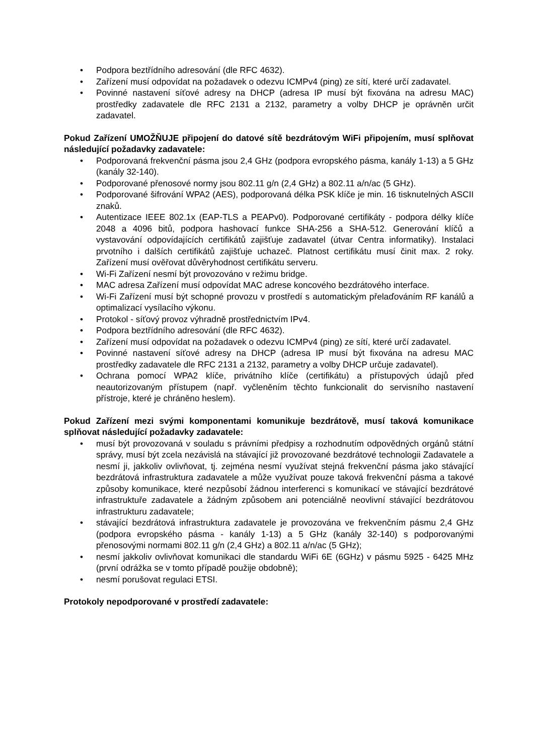• Podpora beztřídního adresování (dle RFC 4632).
• Zařízení musí odpovídat na požadavek o odezvu ICMPv4 (ping) ze sítí, které určí zadavatel.
• Povinné nastavení síťové adresy na DHCP (adresa IP musí být fixována na adresu MAC) prostředky zadavatele dle RFC 2131 a 2132, parametry a volby DHCP je oprávněn určit zadavatel.
Pokud Zařízení UMOŽŇUJE připojení do datové sítě bezdrátovým WiFi připojením, musí splňovat následující požadavky zadavatele:
• Podporovaná frekvenční pásma jsou 2,4 GHz (podpora evropského pásma, kanály 1-13) a 5 GHz (kanály 32-140).
• Podporované přenosové normy jsou 802.11 g/n (2,4 GHz) a 802.11 a/n/ac (5 GHz).
• Podporované šifrování WPA2 (AES), podporovaná délka PSK klíče je min. 16 tisknutelných ASCII znaků.
• Autentizace IEEE 802.1x (EAP-TLS a PEAPv0). Podporované certifikáty - podpora délky klíče 2048 a 4096 bitů, podpora hashovací funkce SHA-256 a SHA-512. Generování klíčů a vystavování odpovídajících certifikátů zajišťuje zadavatel (útvar Centra informatiky). Instalaci prvotního i dalších certifikátů zajišťuje uchazeč. Platnost certifikátu musí činit max. 2 roky. Zařízení musí ověřovat důvěryhodnost certifikátu serveru.
• Wi-Fi Zařízení nesmí být provozováno v režimu bridge.
• MAC adresa Zařízení musí odpovídat MAC adrese koncového bezdrátového interface.
• Wi-Fi Zařízení musí být schopné provozu v prostředí s automatickým přelaďováním RF kanálů a optimalizací vysílacího výkonu.
• Protokol - síťový provoz výhradně prostřednictvím IPv4.
• Podpora beztřídního adresování (dle RFC 4632).
• Zařízení musí odpovídat na požadavek o odezvu ICMPv4 (ping) ze sítí, které určí zadavatel.
• Povinné nastavení síťové adresy na DHCP (adresa IP musí být fixována na adresu MAC prostředky zadavatele dle RFC 2131 a 2132, parametry a volby DHCP určuje zadavatel).
• Ochrana pomocí WPA2 klíče, privátního klíče (certifikátu) a přístupových údajů před neautorizovaným přístupem (např. vyčleněním těchto funkcionalit do servisního nastavení přístroje, které je chráněno heslem).
Pokud Zařízení mezi svými komponentami komunikuje bezdrátově, musí taková komunikace splňovat následující požadavky zadavatele:
• musí být provozovaná v souladu s právními předpisy a rozhodnutím odpovědných orgánů státní správy, musí být zcela nezávislá na stávající již provozované bezdrátové technologii Zadavatele a nesmí ji, jakkoliv ovlivňovat, tj. zejména nesmí využívat stejná frekvenční pásma jako stávající bezdrátová infrastruktura zadavatele a může využívat pouze taková frekvenční pásma a takové způsoby komunikace, které nezpůsobí žádnou interferenci s komunikací ve stávající bezdrátové infrastruktuře zadavatele a žádným způsobem ani potenciálně neovlivní stávající bezdrátovou infrastrukturu zadavatele;
• stávající bezdrátová infrastruktura zadavatele je provozována ve frekvenčním pásmu 2,4 GHz (podpora evropského pásma - kanály 1-13) a 5 GHz (kanály 32-140) s podporovanými přenosovými normami 802.11 g/n (2,4 GHz) a 802.11 a/n/ac (5 GHz);
• nesmí jakkoliv ovlivňovat komunikaci dle standardu WiFi 6E (6GHz) v pásmu 5925 - 6425 MHz (první odrážka se v tomto případě použije obdobně);
• nesmí porušovat regulaci ETSI.
Protokoly nepodporované v prostředí zadavatele: